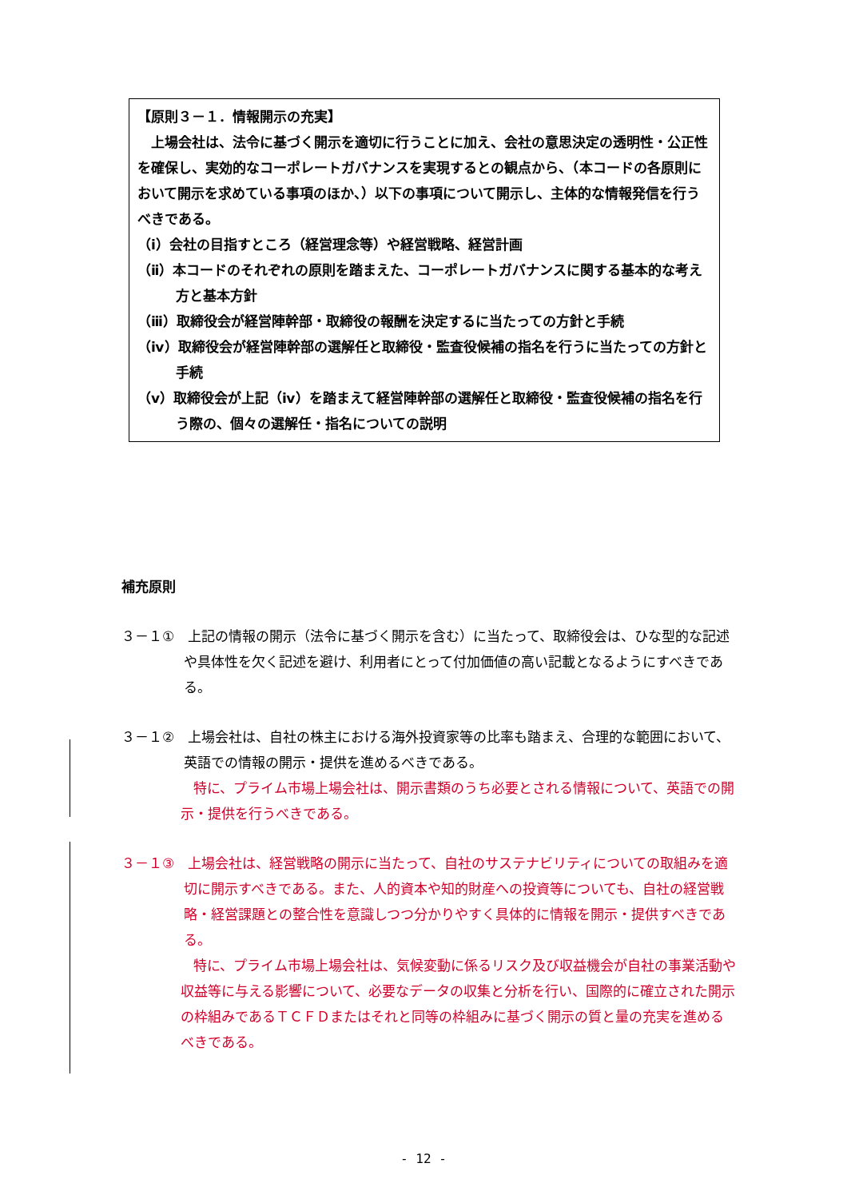【原則３－１．情報開示の充実】
　上場会社は、法令に基づく開示を適切に行うことに加え、会社の意思決定の透明性・公正性を確保し、実効的なコーポレートガバナンスを実現するとの観点から、（本コードの各原則において開示を求めている事項のほか、）以下の事項について開示し、主体的な情報発信を行うべきである。
（ⅰ）会社の目指すところ（経営理念等）や経営戦略、経営計画
（ⅱ）本コードのそれぞれの原則を踏まえた、コーポレートガバナンスに関する基本的な考え方と基本方針
（ⅲ）取締役会が経営陣幹部・取締役の報酬を決定するに当たっての方針と手続
（ⅳ）取締役会が経営陣幹部の選解任と取締役・監査役候補の指名を行うに当たっての方針と手続
（ⅴ）取締役会が上記（ⅳ）を踏まえて経営陣幹部の選解任と取締役・監査役候補の指名を行う際の、個々の選解任・指名についての説明
補充原則
３－１①　上記の情報の開示（法令に基づく開示を含む）に当たって、取締役会は、ひな型的な記述や具体性を欠く記述を避け、利用者にとって付加価値の高い記載となるようにすべきである。
３－１②　上場会社は、自社の株主における海外投資家等の比率も踏まえ、合理的な範囲において、英語での情報の開示・提供を進めるべきである。
特に、プライム市場上場会社は、開示書類のうち必要とされる情報について、英語での開示・提供を行うべきである。
３－１③　上場会社は、経営戦略の開示に当たって、自社のサステナビリティについての取組みを適切に開示すべきである。また、人的資本や知的財産への投資等についても、自社の経営戦略・経営課題との整合性を意識しつつ分かりやすく具体的に情報を開示・提供すべきである。
特に、プライム市場上場会社は、気候変動に係るリスク及び収益機会が自社の事業活動や収益等に与える影響について、必要なデータの収集と分析を行い、国際的に確立された開示の枠組みであるＴＣＦＤまたはそれと同等の枠組みに基づく開示の質と量の充実を進めるべきである。
- 12 -